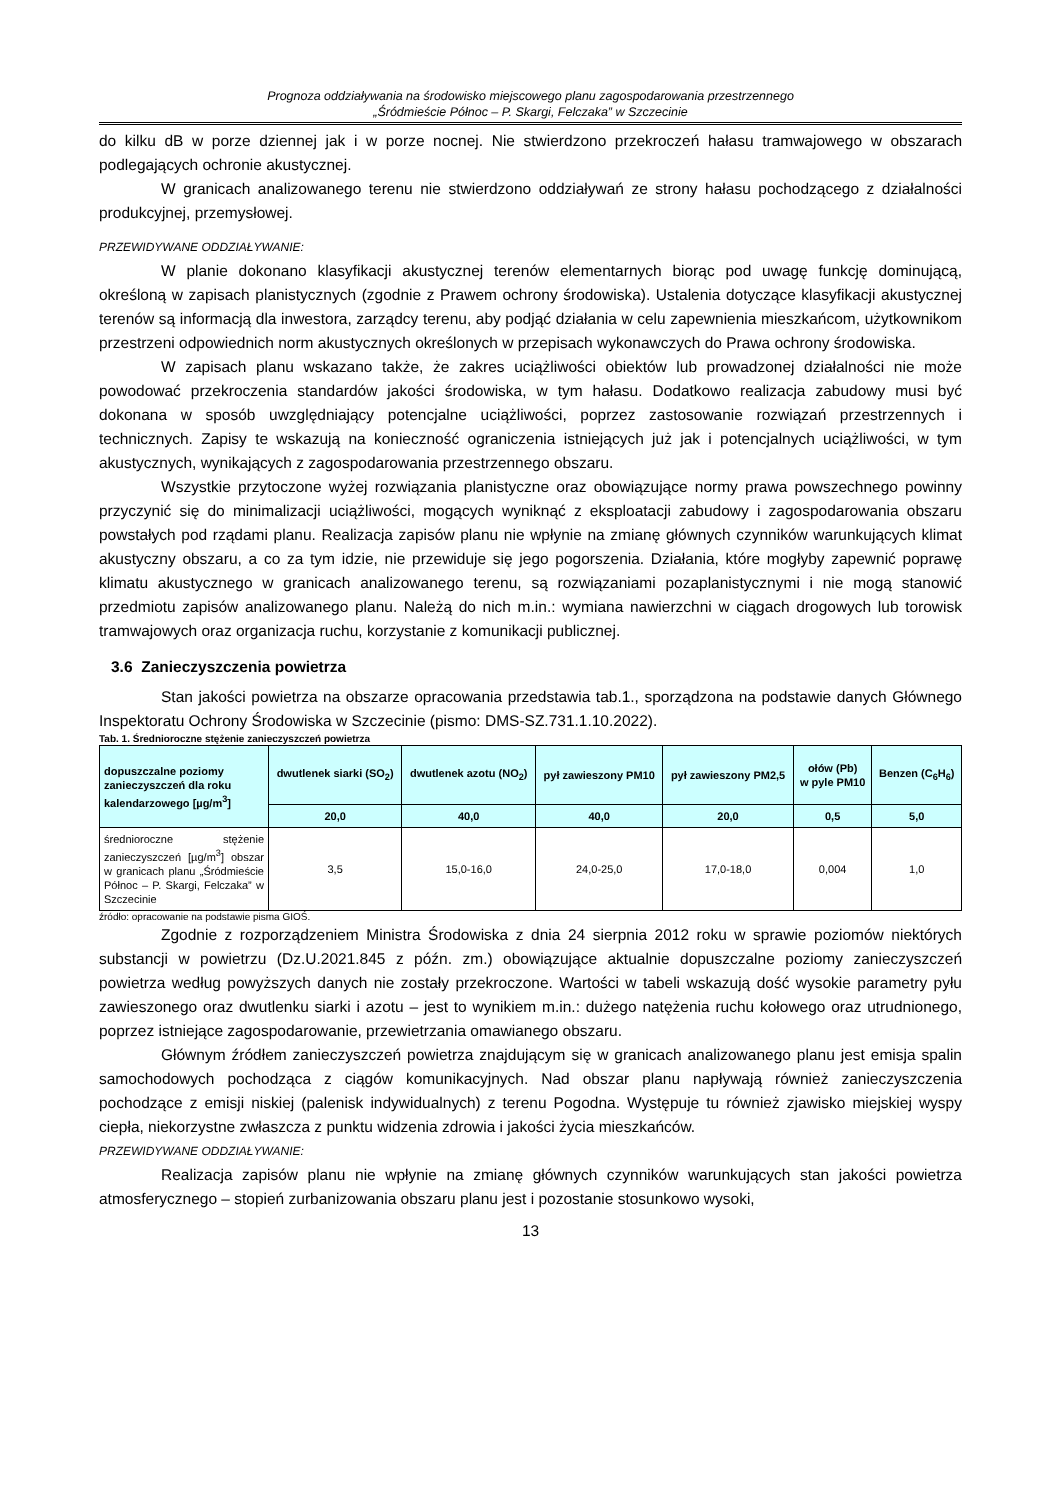Prognoza oddziaływania na środowisko miejscowego planu zagospodarowania przestrzennego
„Śródmieście Północ – P. Skargi, Felczaka” w Szczecinie
do kilku dB w porze dziennej jak i w porze nocnej. Nie stwierdzono przekroczeń hałasu tramwajowego w obszarach podlegających ochronie akustycznej.
W granicach analizowanego terenu nie stwierdzono oddziaływań ze strony hałasu pochodzącego z działalności produkcyjnej, przemysłowej.
PRZEWIDYWANE ODDZIAŁYWANIE:
W planie dokonano klasyfikacji akustycznej terenów elementarnych biorąc pod uwagę funkcję dominującą, określoną w zapisach planistycznych (zgodnie z Prawem ochrony środowiska). Ustalenia dotyczące klasyfikacji akustycznej terenów są informacją dla inwestora, zarządcy terenu, aby podjąć działania w celu zapewnienia mieszkańcom, użytkownikom przestrzeni odpowiednich norm akustycznych określonych w przepisach wykonawczych do Prawa ochrony środowiska.
W zapisach planu wskazano także, że zakres uciążliwości obiektów lub prowadzonej działalności nie może powodować przekroczenia standardów jakości środowiska, w tym hałasu. Dodatkowo realizacja zabudowy musi być dokonana w sposób uwzględniający potencjalne uciążliwości, poprzez zastosowanie rozwiązań przestrzennych i technicznych. Zapisy te wskazują na konieczność ograniczenia istniejących już jak i potencjalnych uciążliwości, w tym akustycznych, wynikających z zagospodarowania przestrzennego obszaru.
Wszystkie przytoczone wyżej rozwiązania planistyczne oraz obowiązujące normy prawa powszechnego powinny przyczynić się do minimalizacji uciążliwości, mogących wyniknąć z eksploatacji zabudowy i zagospodarowania obszaru powstałych pod rządami planu. Realizacja zapisów planu nie wpłynie na zmianę głównych czynników warunkujących klimat akustyczny obszaru, a co za tym idzie, nie przewiduje się jego pogorszenia. Działania, które mogłyby zapewnić poprawę klimatu akustycznego w granicach analizowanego terenu, są rozwiązaniami pozaplanistycznymi i nie mogą stanowić przedmiotu zapisów analizowanego planu. Należą do nich m.in.: wymiana nawierzchni w ciągach drogowych lub torowisk tramwajowych oraz organizacja ruchu, korzystanie z komunikacji publicznej.
3.6 Zanieczyszczenia powietrza
Stan jakości powietrza na obszarze opracowania przedstawia tab.1., sporządzona na podstawie danych Głównego Inspektoratu Ochrony Środowiska w Szczecinie (pismo: DMS-SZ.731.1.10.2022).
Tab. 1. Średnioroczne stężenie zanieczyszczeń powietrza
| dopuszczalne poziomy zanieczyszczeń dla roku kalendarzowego [µg/m<sup>3</sup>] | dwutlenek siarki (SO<sub>2</sub>) | dwutlenek azotu (NO<sub>2</sub>) | pył zawieszony PM10 | pył zawieszony PM2,5 | ołów (Pb) w pyle PM10 | Benzen (C<sub>6</sub>H<sub>6</sub>) |
| --- | --- | --- | --- | --- | --- | --- |
| | 20,0 | 40,0 | 40,0 | 20,0 | 0,5 | 5,0 |
| średnioroczne stężenie zanieczyszczeń [µg/m<sup>3</sup>] obszar w granicach planu „Śródmieście Północ – P. Skargi, Felczaka” w Szczecinie | 3,5 | 15,0-16,0 | 24,0-25,0 | 17,0-18,0 | 0,004 | 1,0 |
źródło: opracowanie na podstawie pisma GIOŚ.
Zgodnie z rozporządzeniem Ministra Środowiska z dnia 24 sierpnia 2012 roku w sprawie poziomów niektórych substancji w powietrzu (Dz.U.2021.845 z późn. zm.) obowiązujące aktualnie dopuszczalne poziomy zanieczyszczeń powietrza według powyższych danych nie zostały przekroczone. Wartości w tabeli wskazują dość wysokie parametry pyłu zawieszonego oraz dwutlenku siarki i azotu – jest to wynikiem m.in.: dużego natężenia ruchu kołowego oraz utrudnionego, poprzez istniejące zagospodarowanie, przewietrzania omawianego obszaru.
Głównym źródłem zanieczyszczeń powietrza znajdującym się w granicach analizowanego planu jest emisja spalin samochodowych pochodząca z ciągów komunikacyjnych. Nad obszar planu napływają również zanieczyszczenia pochodzące z emisji niskiej (palenisk indywidualnych) z terenu Pogodna. Występuje tu również zjawisko miejskiej wyspy ciepła, niekorzystne zwłaszcza z punktu widzenia zdrowia i jakości życia mieszkańców.
PRZEWIDYWANE ODDZIAŁYWANIE:
Realizacja zapisów planu nie wpłynie na zmianę głównych czynników warunkujących stan jakości powietrza atmosferycznego – stopień zurbanizowania obszaru planu jest i pozostanie stosunkowo wysoki,
13